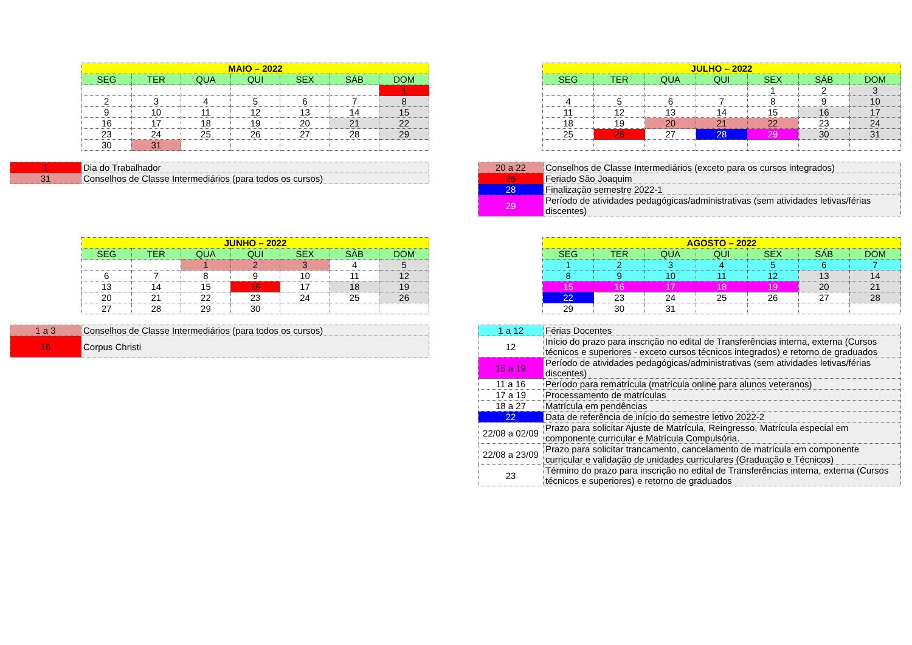| MAIO – 2022 | | | | | | |
| --- | --- | --- | --- | --- | --- | --- |
| SEG | TER | QUA | QUI | SEX | SÁB | DOM |
| | | | | | | 1 |
| 2 | 3 | 4 | 5 | 6 | 7 | 8 |
| 9 | 10 | 11 | 12 | 13 | 14 | 15 |
| 16 | 17 | 18 | 19 | 20 | 21 | 22 |
| 23 | 24 | 25 | 26 | 27 | 28 | 29 |
| 30 | 31 | | | | | |
| 1 | Dia do Trabalhador |
| 31 | Conselhos de Classe Intermediários (para todos os cursos) |
| JULHO – 2022 | | | | | | |
| --- | --- | --- | --- | --- | --- | --- |
| SEG | TER | QUA | QUI | SEX | SÁB | DOM |
| | | | | 1 | 2 | 3 |
| 4 | 5 | 6 | 7 | 8 | 9 | 10 |
| 11 | 12 | 13 | 14 | 15 | 16 | 17 |
| 18 | 19 | 20 | 21 | 22 | 23 | 24 |
| 25 | 26 | 27 | 28 | 29 | 30 | 31 |
| 20 a 22 | Conselhos de Classe Intermediários (exceto para os cursos integrados) |
| 26 | Feriado São Joaquim |
| 28 | Finalização semestre 2022-1 |
| 29 | Período de atividades pedagógicas/administrativas (sem atividades letivas/férias discentes) |
| JUNHO – 2022 | | | | | | |
| --- | --- | --- | --- | --- | --- | --- |
| SEG | TER | QUA | QUI | SEX | SÁB | DOM |
| | | 1 | 2 | 3 | 4 | 5 |
| 6 | 7 | 8 | 9 | 10 | 11 | 12 |
| 13 | 14 | 15 | 16 | 17 | 18 | 19 |
| 20 | 21 | 22 | 23 | 24 | 25 | 26 |
| 27 | 28 | 29 | 30 | | | |
| 1 a 3 | Conselhos de Classe Intermediários (para todos os cursos) |
| 16 | Corpus Christi |
| AGOSTO – 2022 | | | | | | |
| --- | --- | --- | --- | --- | --- | --- |
| SEG | TER | QUA | QUI | SEX | SÁB | DOM |
| 1 | 2 | 3 | 4 | 5 | 6 | 7 |
| 8 | 9 | 10 | 11 | 12 | 13 | 14 |
| 15 | 16 | 17 | 18 | 19 | 20 | 21 |
| 22 | 23 | 24 | 25 | 26 | 27 | 28 |
| 29 | 30 | 31 | | | | |
| 1 a 12 | Férias Docentes |
| 12 | Início do prazo para inscrição no edital de Transferências interna, externa (Cursos técnicos e superiores - exceto cursos técnicos integrados) e retorno de graduados |
| 15 a 19 | Período de atividades pedagógicas/administrativas (sem atividades letivas/férias discentes) |
| 11 a 16 | Período para rematrícula (matrícula online para alunos veteranos) |
| 17 a 19 | Processamento de matrículas |
| 18 a 27 | Matrícula em pendências |
| 22 | Data de referência de início do semestre letivo 2022-2 |
| 22/08 a 02/09 | Prazo para solicitar Ajuste de Matrícula, Reingresso, Matrícula especial em componente curricular e Matrícula Compulsória. |
| 22/08 a 23/09 | Prazo para solicitar trancamento, cancelamento de matrícula em componente curricular e validação de unidades curriculares (Graduação e Técnicos) |
| 23 | Término do prazo para inscrição no edital de Transferências interna, externa (Cursos técnicos e superiores) e retorno de graduados |